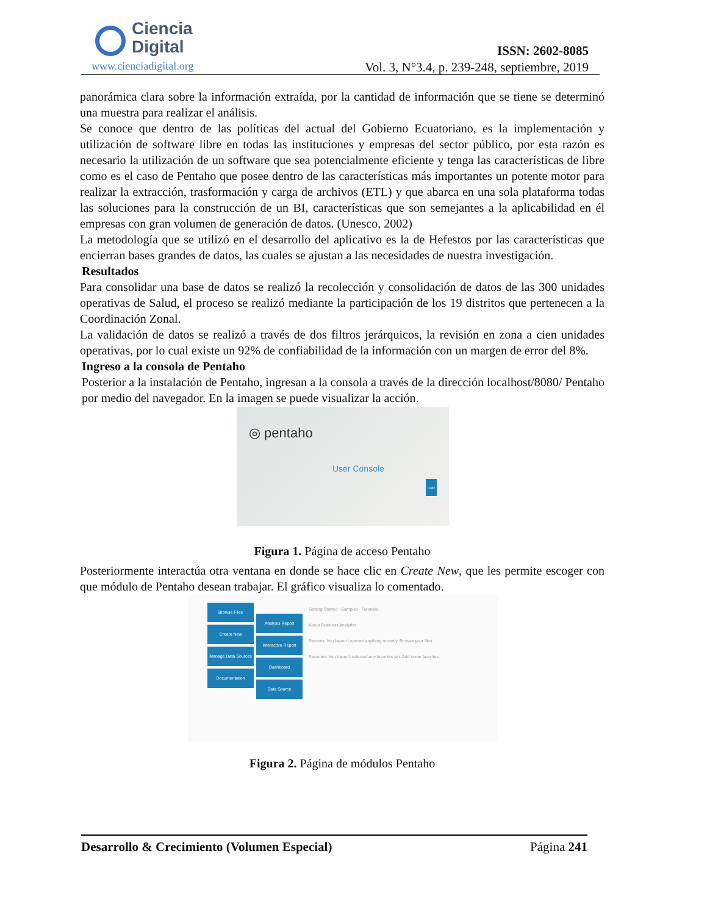Ciencia
Digital
www.cienciadigital.org
ISSN: 2602-8085
Vol. 3, N°3.4, p. 239-248, septiembre, 2019
panorámica clara sobre la información extraída, por la cantidad de información que se tiene se determinó una muestra para realizar el análisis.
Se conoce que dentro de las políticas del actual del Gobierno Ecuatoriano, es la implementación y utilización de software libre en todas las instituciones y empresas del sector público, por esta razón es necesario la utilización de un software que sea potencialmente eficiente y tenga las características de libre como es el caso de Pentaho que posee dentro de las características más importantes un potente motor para realizar la extracción, trasformación y carga de archivos (ETL) y que abarca en una sola plataforma todas las soluciones para la construcción de un BI, características que son semejantes a la aplicabilidad en él empresas con gran volumen de generación de datos. (Unesco, 2002)
La metodología que se utilizó en el desarrollo del aplicativo es la de Hefestos por las características que encierran bases grandes de datos, las cuales se ajustan a las necesidades de nuestra investigación.
Resultados
Para consolidar una base de datos se realizó la recolección y consolidación de datos de las 300 unidades operativas de Salud, el proceso se realizó mediante la participación de los 19 distritos que pertenecen a la Coordinación Zonal.
La validación de datos se realizó a través de dos filtros jerárquicos, la revisión en zona a cien unidades operativas, por lo cual existe un 92% de confiabilidad de la información con un margen de error del 8%.
Ingreso a la consola de Pentaho
Posterior a la instalación de Pentaho, ingresan a la consola a través de la dirección localhost/8080/ Pentaho por medio del navegador. En la imagen se puede visualizar la acción.
◎ pentaho
User Console
Login
Figura 1. Página de acceso Pentaho
Posteriormente interactúa otra ventana en donde se hace clic en Create New, que les permite escoger con que módulo de Pentaho desean trabajar. El gráfico visualiza lo comentado.
Browse Files
Create New
Manage Data Sources
Documentation
Analysis Report
Interactive Report
Dashboard
Data Source
Getting Started · Samples · Tutorials
About Business Analytics
Recents: You haven't opened anything recently. Browse your files.
Favorites: You haven't selected any favorites yet. Add some favorites.
Figura 2. Página de módulos Pentaho
Desarrollo & Crecimiento (Volumen Especial) Página 241